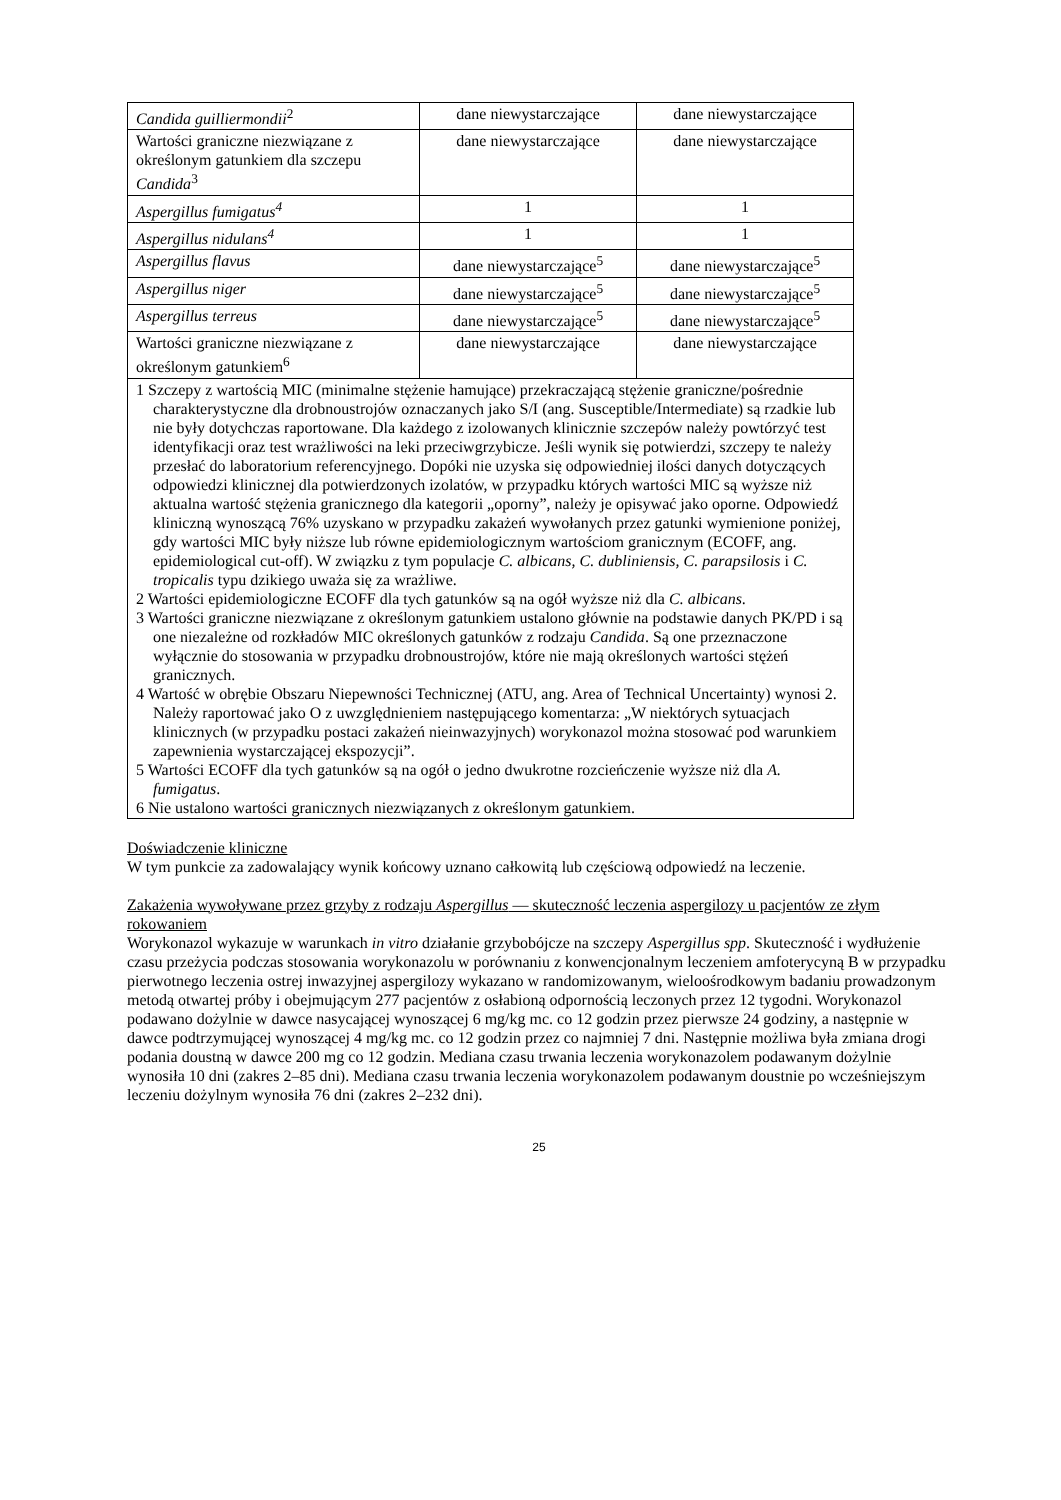| Candida guilliermondii<sup>2</sup> | dane niewystarczające | dane niewystarczające |
| Wartości graniczne niezwiązane z określonym gatunkiem dla szczepu Candida<sup>3</sup> | dane niewystarczające | dane niewystarczające |
| Aspergillus fumigatus<sup>4</sup> | 1 | 1 |
| Aspergillus nidulans<sup>4</sup> | 1 | 1 |
| Aspergillus flavus | dane niewystarczające<sup>5</sup> | dane niewystarczające<sup>5</sup> |
| Aspergillus niger | dane niewystarczające<sup>5</sup> | dane niewystarczające<sup>5</sup> |
| Aspergillus terreus | dane niewystarczające<sup>5</sup> | dane niewystarczające<sup>5</sup> |
| Wartości graniczne niezwiązane z określonym gatunkiem<sup>6</sup> | dane niewystarczające | dane niewystarczające |
| 1 Szczepy z wartością MIC (minimalne stężenie hamujące) przekraczającą stężenie graniczne/pośrednie charakterystyczne dla drobnoustrojów oznaczanych jako S/I (ang. Susceptible/Intermediate) są rzadkie lub nie były dotychczas raportowane. Dla każdego z izolowanych klinicznie szczepów należy powtórzyć test identyfikacji oraz test wrażliwości na leki przeciwgrzybicze. Jeśli wynik się potwierdzi, szczepy te należy przesłać do laboratorium referencyjnego. Dopóki nie uzyska się odpowiedniej ilości danych dotyczących odpowiedzi klinicznej dla potwierdzonych izolatów, w przypadku których wartości MIC są wyższe niż aktualna wartość stężenia granicznego dla kategorii „oporny”, należy je opisywać jako oporne. Odpowiedź kliniczną wynoszącą 76% uzyskano w przypadku zakażeń wywołanych przez gatunki wymienione poniżej, gdy wartości MIC były niższe lub równe epidemiologicznym wartościom granicznym (ECOFF, ang. epidemiological cut-off). W związku z tym populacje C. albicans, C. dubliniensis, C. parapsilosis i C. tropicalis typu dzikiego uważa się za wrażliwe. 2 Wartości epidemiologiczne ECOFF dla tych gatunków są na ogół wyższe niż dla C. albicans . 3 Wartości graniczne niezwiązane z określonym gatunkiem ustalono głównie na podstawie danych PK/PD i są one niezależne od rozkładów MIC określonych gatunków z rodzaju Candida . Są one przeznaczone wyłącznie do stosowania w przypadku drobnoustrojów, które nie mają określonych wartości stężeń granicznych. 4 Wartość w obrębie Obszaru Niepewności Technicznej (ATU, ang. Area of Technical Uncertainty) wynosi 2. Należy raportować jako O z uwzględnieniem następującego komentarza: „W niektórych sytuacjach klinicznych (w przypadku postaci zakażeń nieinwazyjnych) worykonazol można stosować pod warunkiem zapewnienia wystarczającej ekspozycji”. 5 Wartości ECOFF dla tych gatunków są na ogół o jedno dwukrotne rozcieńczenie wyższe niż dla A. fumigatus . 6 Nie ustalono wartości granicznych niezwiązanych z określonym gatunkiem. | | |
Doświadczenie kliniczne
W tym punkcie za zadowalający wynik końcowy uznano całkowitą lub częściową odpowiedź na leczenie.
Zakażenia wywoływane przez grzyby z rodzaju Aspergillus — skuteczność leczenia aspergilozy u pacjentów ze złym rokowaniem
Worykonazol wykazuje w warunkach in vitro działanie grzybobójcze na szczepy Aspergillus spp. Skuteczność i wydłużenie czasu przeżycia podczas stosowania worykonazolu w porównaniu z konwencjonalnym leczeniem amfoterycyną B w przypadku pierwotnego leczenia ostrej inwazyjnej aspergilozy wykazano w randomizowanym, wieloośrodkowym badaniu prowadzonym metodą otwartej próby i obejmującym 277 pacjentów z osłabioną odpornością leczonych przez 12 tygodni. Worykonazol podawano dożylnie w dawce nasycającej wynoszącej 6 mg/kg mc. co 12 godzin przez pierwsze 24 godziny, a następnie w dawce podtrzymującej wynoszącej 4 mg/kg mc. co 12 godzin przez co najmniej 7 dni. Następnie możliwa była zmiana drogi podania doustną w dawce 200 mg co 12 godzin. Mediana czasu trwania leczenia worykonazolem podawanym dożylnie wynosiła 10 dni (zakres 2–85 dni). Mediana czasu trwania leczenia worykonazolem podawanym doustnie po wcześniejszym leczeniu dożylnym wynosiła 76 dni (zakres 2–232 dni).
25